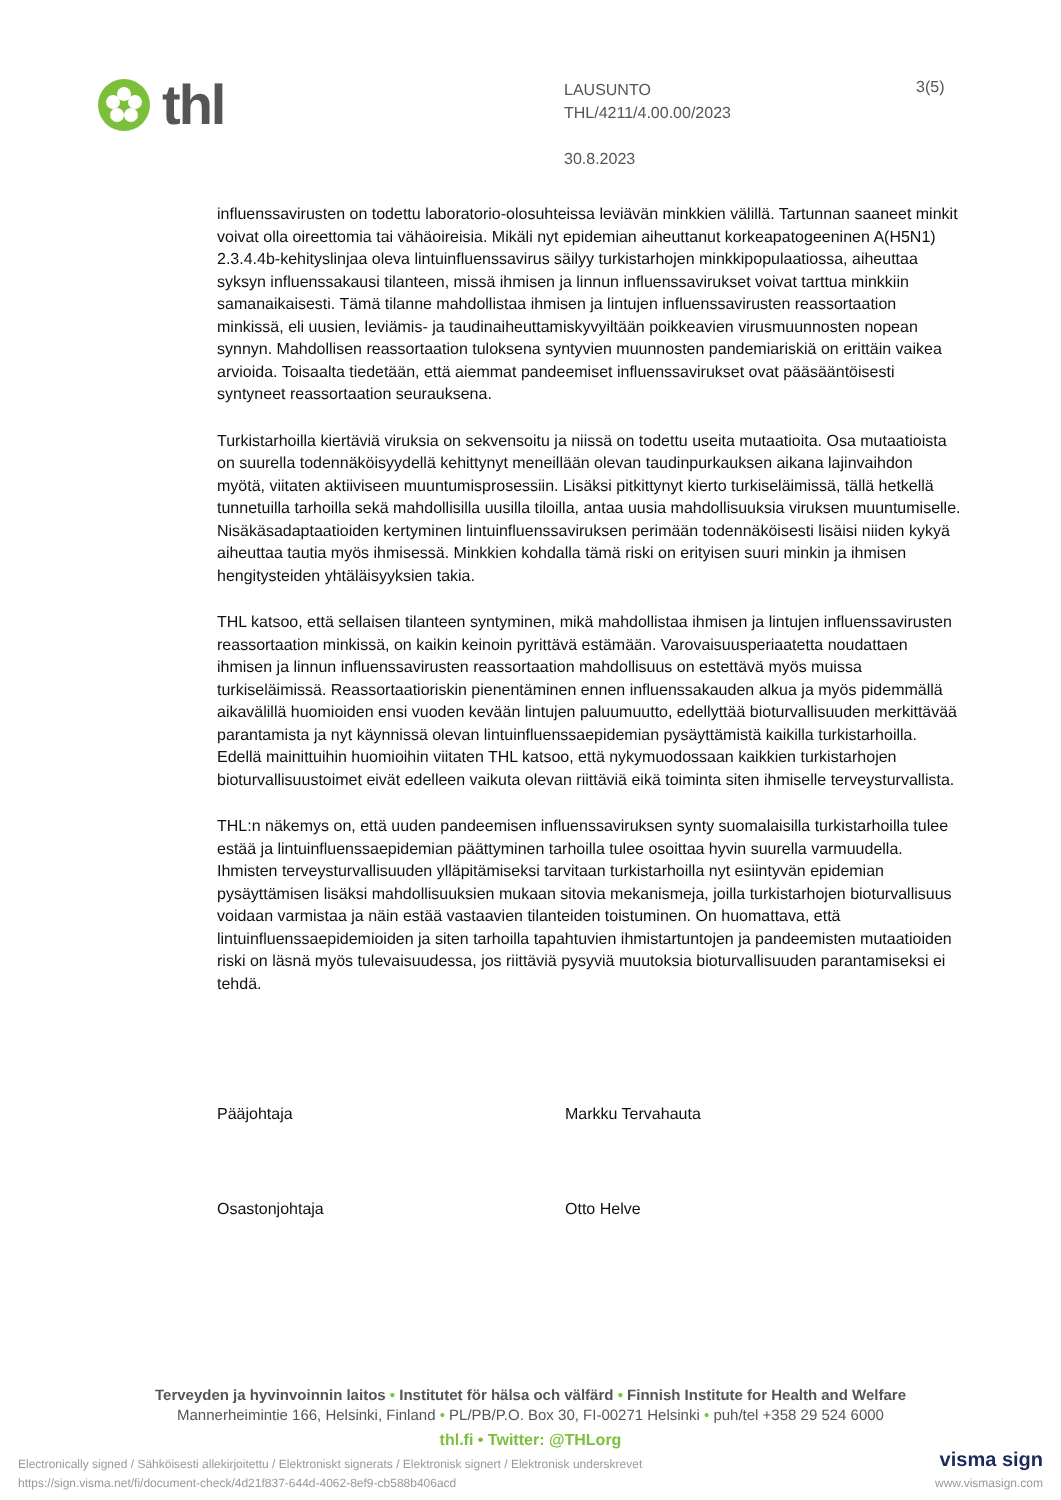thl
LAUSUNTO
THL/4211/4.00.00/2023
30.8.2023
3(5)
influenssavirusten on todettu laboratorio-olosuhteissa leviävän minkkien välillä. Tartunnan saaneet minkit voivat olla oireettomia tai vähäoireisia. Mikäli nyt epidemian aiheuttanut korkeapatogeeninen A(H5N1) 2.3.4.4b-kehityslinjaa oleva lintuinfluenssavirus säilyy turkistarhojen minkkipopulaatiossa, aiheuttaa syksyn influenssakausi tilanteen, missä ihmisen ja linnun influenssavirukset voivat tarttua minkkiin samanaikaisesti. Tämä tilanne mahdollistaa ihmisen ja lintujen influenssavirusten reassortaation minkissä, eli uusien, leviämis- ja taudinaiheuttamiskyvyiltään poikkeavien virusmuunnosten nopean synnyn. Mahdollisen reassortaation tuloksena syntyvien muunnosten pandemiariskiä on erittäin vaikea arvioida. Toisaalta tiedetään, että aiemmat pandeemiset influenssavirukset ovat pääsääntöisesti syntyneet reassortaation seurauksena.
Turkistarhoilla kiertäviä viruksia on sekvensoitu ja niissä on todettu useita mutaatioita. Osa mutaatioista on suurella todennäköisyydellä kehittynyt meneillään olevan taudinpurkauksen aikana lajinvaihdon myötä, viitaten aktiiviseen muuntumisprosessiin. Lisäksi pitkittynyt kierto turkiseläimissä, tällä hetkellä tunnetuilla tarhoilla sekä mahdollisilla uusilla tiloilla, antaa uusia mahdollisuuksia viruksen muuntumiselle. Nisäkäsadaptaatioiden kertyminen lintuinfluenssaviruksen perimään todennäköisesti lisäisi niiden kykyä aiheuttaa tautia myös ihmisessä. Minkkien kohdalla tämä riski on erityisen suuri minkin ja ihmisen hengitysteiden yhtäläisyyksien takia.
THL katsoo, että sellaisen tilanteen syntyminen, mikä mahdollistaa ihmisen ja lintujen influenssavirusten reassortaation minkissä, on kaikin keinoin pyrittävä estämään. Varovaisuusperiaatetta noudattaen ihmisen ja linnun influenssavirusten reassortaation mahdollisuus on estettävä myös muissa turkiseläimissä. Reassortaatioriskin pienentäminen ennen influenssakauden alkua ja myös pidemmällä aikavälillä huomioiden ensi vuoden kevään lintujen paluumuutto, edellyttää bioturvallisuuden merkittävää parantamista ja nyt käynnissä olevan lintuinfluenssaepidemian pysäyttämistä kaikilla turkistarhoilla. Edellä mainittuihin huomioihin viitaten THL katsoo, että nykymuodossaan kaikkien turkistarhojen bioturvallisuustoimet eivät edelleen vaikuta olevan riittäviä eikä toiminta siten ihmiselle terveysturvallista.
THL:n näkemys on, että uuden pandeemisen influenssaviruksen synty suomalaisilla turkistarhoilla tulee estää ja lintuinfluenssaepidemian päättyminen tarhoilla tulee osoittaa hyvin suurella varmuudella. Ihmisten terveysturvallisuuden ylläpitämiseksi tarvitaan turkistarhoilla nyt esiintyvän epidemian pysäyttämisen lisäksi mahdollisuuksien mukaan sitovia mekanismeja, joilla turkistarhojen bioturvallisuus voidaan varmistaa ja näin estää vastaavien tilanteiden toistuminen. On huomattava, että lintuinfluenssaepidemioiden ja siten tarhoilla tapahtuvien ihmistartuntojen ja pandeemisten mutaatioiden riski on läsnä myös tulevaisuudessa, jos riittäviä pysyviä muutoksia bioturvallisuuden parantamiseksi ei tehdä.
Pääjohtaja Markku Tervahauta
Osastonjohtaja Otto Helve
Terveyden ja hyvinvoinnin laitos • Institutet för hälsa och välfärd • Finnish Institute for Health and Welfare
Mannerheimintie 166, Helsinki, Finland • PL/PB/P.O. Box 30, FI-00271 Helsinki • puh/tel +358 29 524 6000
thl.fi • Twitter: @THLorg
Electronically signed / Sähköisesti allekirjoitettu / Elektroniskt signerats / Elektronisk signert / Elektronisk underskrevet
https://sign.visma.net/fi/document-check/4d21f837-644d-4062-8ef9-cb588b406acd
visma sign
www.vismasign.com